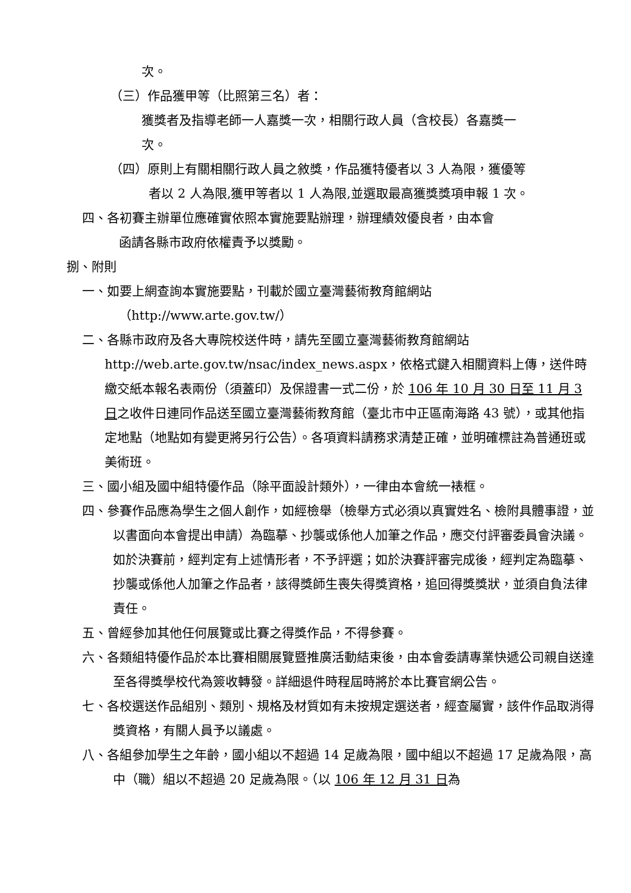次。
（三）作品獲甲等（比照第三名）者：
獲獎者及指導老師一人嘉獎一次，相關行政人員（含校長）各嘉獎一
次。
（四）原則上有關相關行政人員之敘獎，作品獲特優者以 3 人為限，獲優等
者以 2 人為限,獲甲等者以 1 人為限,並選取最高獲獎獎項申報 1 次。
四、各初賽主辦單位應確實依照本實施要點辦理，辦理績效優良者，由本會
函請各縣市政府依權責予以獎勵。
捌、附則
一、如要上網查詢本實施要點，刊載於國立臺灣藝術教育館網站
（http://www.arte.gov.tw/）
二、各縣市政府及各大專院校送件時，請先至國立臺灣藝術教育館網站
http://web.arte.gov.tw/nsac/index_news.aspx，依格式鍵入相關資料上傳，送件時繳交紙本報名表兩份（須蓋印）及保證書一式二份，於 106 年 10 月 30 日至 11 月 3 日之收件日連同作品送至國立臺灣藝術教育館（臺北市中正區南海路 43 號），或其他指定地點（地點如有變更將另行公告）。各項資料請務求清楚正確，並明確標註為普通班或美術班。
三、國小組及國中組特優作品（除平面設計類外），一律由本會統一裱框。
四、參賽作品應為學生之個人創作，如經檢舉（檢舉方式必須以真實姓名、檢附具體事證，並以書面向本會提出申請）為臨摹、抄襲或係他人加筆之作品，應交付評審委員會決議。如於決賽前，經判定有上述情形者，不予評選；如於決賽評審完成後，經判定為臨摹、抄襲或係他人加筆之作品者，該得獎師生喪失得獎資格，追回得獎獎狀，並須自負法律責任。
五、曾經參加其他任何展覽或比賽之得獎作品，不得參賽。
六、各類組特優作品於本比賽相關展覽暨推廣活動結束後，由本會委請專業快遞公司親自送達至各得獎學校代為簽收轉發。詳細退件時程屆時將於本比賽官網公告。
七、各校選送作品組別、類別、規格及材質如有未按規定選送者，經查屬實，該件作品取消得獎資格，有關人員予以議處。
八、各組參加學生之年齡，國小組以不超過 14 足歲為限，國中組以不超過 17 足歲為限，高中（職）組以不超過 20 足歲為限。（以 106 年 12 月 31 日為